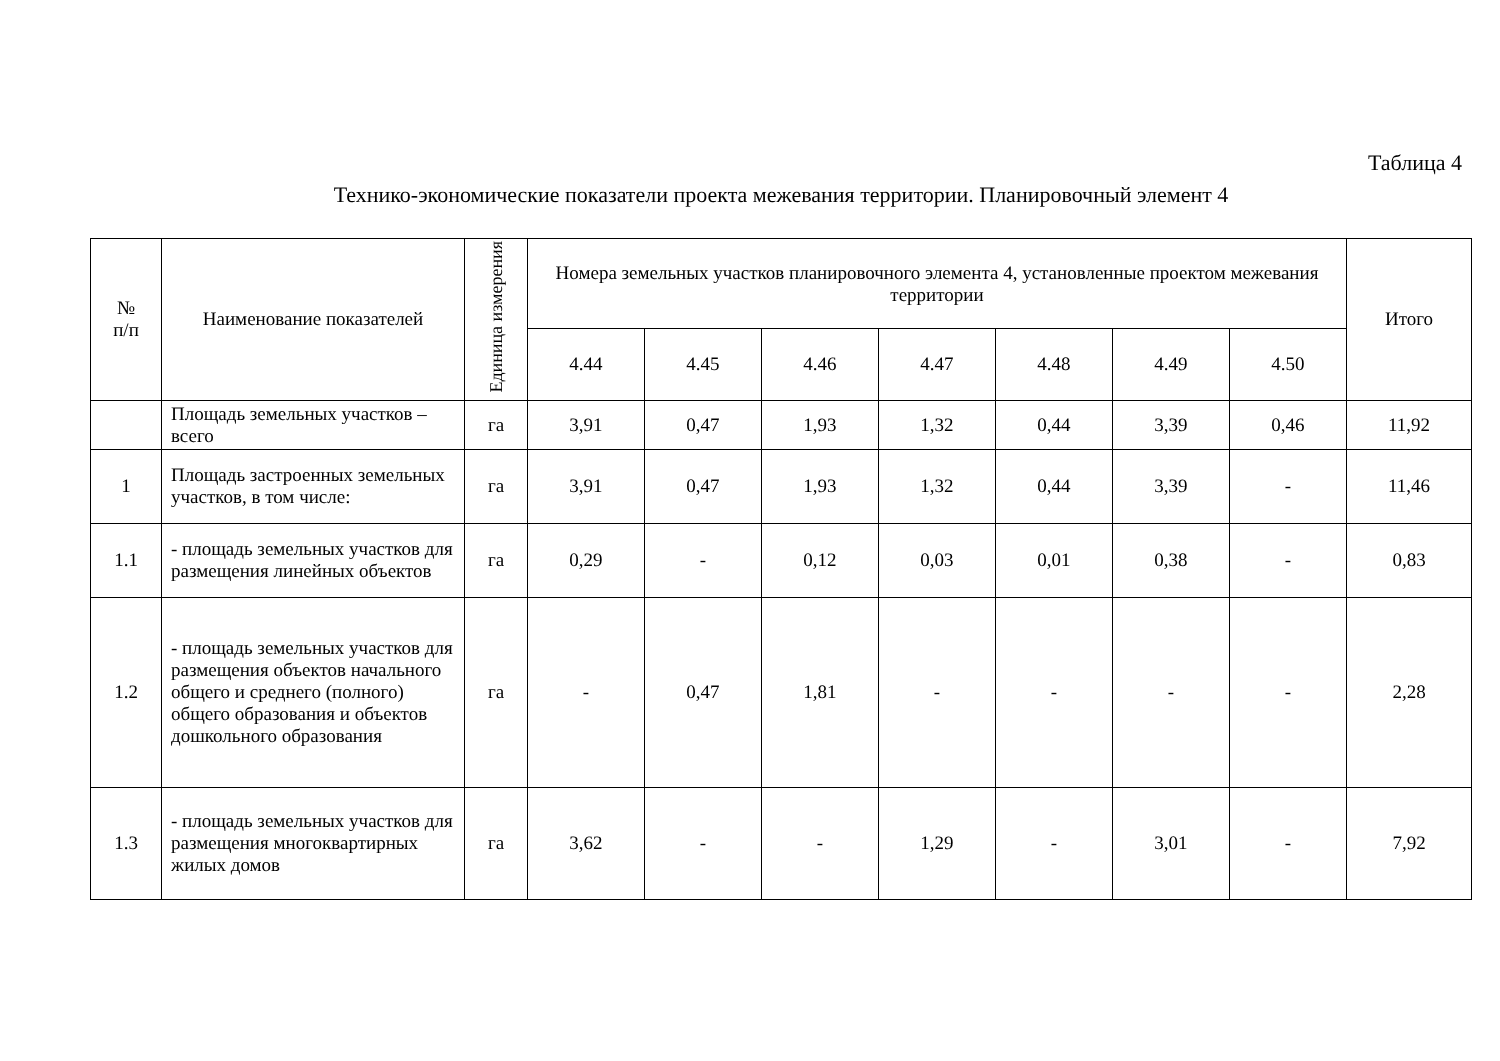Таблица 4
Технико-экономические показатели проекта межевания территории. Планировочный элемент 4
| № п/п | Наименование показателей | Единица измерения | Номера земельных участков планировочного элемента 4, установленные проектом межевания территории | | | | | | | Итого |
| --- | --- | --- | --- | --- | --- | --- | --- | --- | --- | --- |
| | | | 4.44 | 4.45 | 4.46 | 4.47 | 4.48 | 4.49 | 4.50 | |
| | Площадь земельных участков – всего | га | 3,91 | 0,47 | 1,93 | 1,32 | 0,44 | 3,39 | 0,46 | 11,92 |
| 1 | Площадь застроенных земельных участков, в том числе: | га | 3,91 | 0,47 | 1,93 | 1,32 | 0,44 | 3,39 | - | 11,46 |
| 1.1 | - площадь земельных участков для размещения линейных объектов | га | 0,29 | - | 0,12 | 0,03 | 0,01 | 0,38 | - | 0,83 |
| 1.2 | - площадь земельных участков для размещения объектов начального общего и среднего (полного) общего образования и объектов дошкольного образования | га | - | 0,47 | 1,81 | - | - | - | - | 2,28 |
| 1.3 | - площадь земельных участков для размещения многоквартирных жилых домов | га | 3,62 | - | - | 1,29 | - | 3,01 | - | 7,92 |